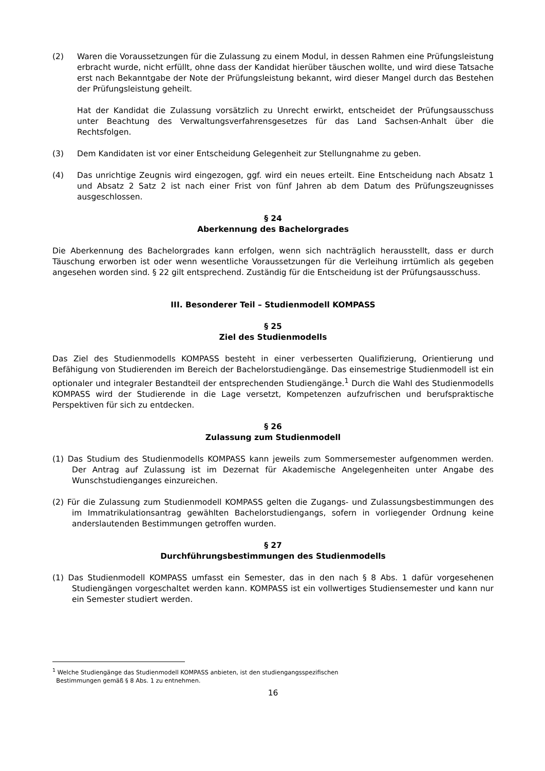(2) Waren die Voraussetzungen für die Zulassung zu einem Modul, in dessen Rahmen eine Prüfungsleistung erbracht wurde, nicht erfüllt, ohne dass der Kandidat hierüber täuschen wollte, und wird diese Tatsache erst nach Bekanntgabe der Note der Prüfungsleistung bekannt, wird dieser Mangel durch das Bestehen der Prüfungsleistung geheilt.
Hat der Kandidat die Zulassung vorsätzlich zu Unrecht erwirkt, entscheidet der Prüfungsausschuss unter Beachtung des Verwaltungsverfahrensgesetzes für das Land Sachsen-Anhalt über die Rechtsfolgen.
(3) Dem Kandidaten ist vor einer Entscheidung Gelegenheit zur Stellungnahme zu geben.
(4) Das unrichtige Zeugnis wird eingezogen, ggf. wird ein neues erteilt. Eine Entscheidung nach Absatz 1 und Absatz 2 Satz 2 ist nach einer Frist von fünf Jahren ab dem Datum des Prüfungszeugnisses ausgeschlossen.
§ 24
Aberkennung des Bachelorgrades
Die Aberkennung des Bachelorgrades kann erfolgen, wenn sich nachträglich herausstellt, dass er durch Täuschung erworben ist oder wenn wesentliche Voraussetzungen für die Verleihung irrtümlich als gegeben angesehen worden sind. § 22 gilt entsprechend. Zuständig für die Entscheidung ist der Prüfungsausschuss.
III. Besonderer Teil – Studienmodell KOMPASS
§ 25
Ziel des Studienmodells
Das Ziel des Studienmodells KOMPASS besteht in einer verbesserten Qualifizierung, Orientierung und Befähigung von Studierenden im Bereich der Bachelorstudiengänge. Das einsemestrige Studienmodell ist ein optionaler und integraler Bestandteil der entsprechenden Studiengänge.<sup>1</sup> Durch die Wahl des Studienmodells KOMPASS wird der Studierende in die Lage versetzt, Kompetenzen aufzufrischen und berufspraktische Perspektiven für sich zu entdecken.
§ 26
Zulassung zum Studienmodell
(1) Das Studium des Studienmodells KOMPASS kann jeweils zum Sommersemester aufgenommen werden. Der Antrag auf Zulassung ist im Dezernat für Akademische Angelegenheiten unter Angabe des Wunschstudienganges einzureichen.
(2) Für die Zulassung zum Studienmodell KOMPASS gelten die Zugangs- und Zulassungsbestimmungen des im Immatrikulationsantrag gewählten Bachelorstudiengangs, sofern in vorliegender Ordnung keine anderslautenden Bestimmungen getroffen wurden.
§ 27
Durchführungsbestimmungen des Studienmodells
(1) Das Studienmodell KOMPASS umfasst ein Semester, das in den nach § 8 Abs. 1 dafür vorgesehenen Studiengängen vorgeschaltet werden kann. KOMPASS ist ein vollwertiges Studiensemester und kann nur ein Semester studiert werden.
<sup>1</sup> Welche Studiengänge das Studienmodell KOMPASS anbieten, ist den studiengangsspezifischen
Bestimmungen gemäß § 8 Abs. 1 zu entnehmen.
16